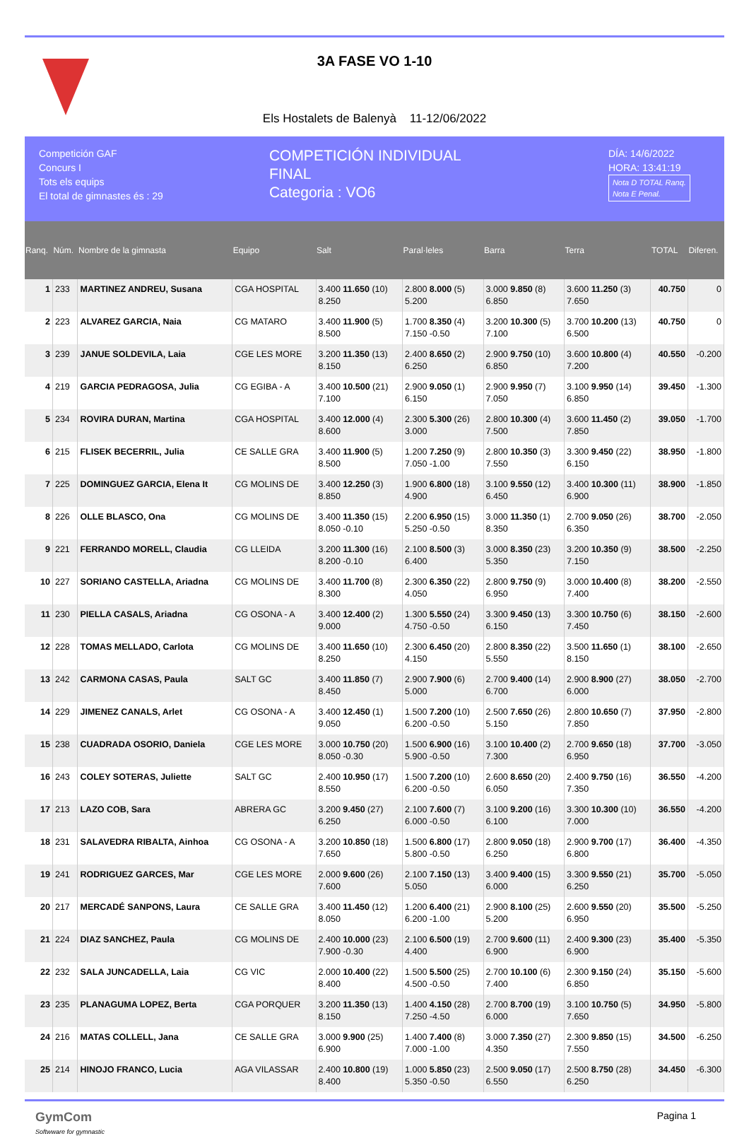3A FASE VO 1-10
Els Hostalets de Balenyà 11-12/06/2022
Competición GAF
Concurs I
Tots els equips
El total de gimnastes és : 29
COMPETICIÓN INDIVIDUAL
FINAL
Categoria : VO6
DÍA: 14/6/2022
HORA: 13:41:19
Nota D TOTAL Ranq.
Nota E Penal.
| Ranq. | Núm. | Nombre de la gimnasta | Equipo | Salt | Paral·leles | Barra | Terra | TOTAL | Diferen. |
| --- | --- | --- | --- | --- | --- | --- | --- | --- | --- |
| 1 | 233 | MARTINEZ ANDREU, Susana | CGA HOSPITAL | 3.400 11.650 (10) 8.250 | 2.800 8.000 (5) 5.200 | 3.000 9.850 (8) 6.850 | 3.600 11.250 (3) 7.650 | 40.750 | 0 |
| 2 | 223 | ALVAREZ GARCIA, Naia | CG MATARO | 3.400 11.900 (5) 8.500 | 1.700 8.350 (4) 7.150 -0.50 | 3.200 10.300 (5) 7.100 | 3.700 10.200 (13) 6.500 | 40.750 | 0 |
| 3 | 239 | JANUE SOLDEVILA, Laia | CGE LES MORE | 3.200 11.350 (13) 8.150 | 2.400 8.650 (2) 6.250 | 2.900 9.750 (10) 6.850 | 3.600 10.800 (4) 7.200 | 40.550 | -0.200 |
| 4 | 219 | GARCIA PEDRAGOSA, Julia | CG EGIBA - A | 3.400 10.500 (21) 7.100 | 2.900 9.050 (1) 6.150 | 2.900 9.950 (7) 7.050 | 3.100 9.950 (14) 6.850 | 39.450 | -1.300 |
| 5 | 234 | ROVIRA DURAN, Martina | CGA HOSPITAL | 3.400 12.000 (4) 8.600 | 2.300 5.300 (26) 3.000 | 2.800 10.300 (4) 7.500 | 3.600 11.450 (2) 7.850 | 39.050 | -1.700 |
| 6 | 215 | FLISEK BECERRIL, Julia | CE SALLE GRA | 3.400 11.900 (5) 8.500 | 1.200 7.250 (9) 7.050 -1.00 | 2.800 10.350 (3) 7.550 | 3.300 9.450 (22) 6.150 | 38.950 | -1.800 |
| 7 | 225 | DOMINGUEZ GARCIA, Elena It | CG MOLINS DE | 3.400 12.250 (3) 8.850 | 1.900 6.800 (18) 4.900 | 3.100 9.550 (12) 6.450 | 3.400 10.300 (11) 6.900 | 38.900 | -1.850 |
| 8 | 226 | OLLE BLASCO, Ona | CG MOLINS DE | 3.400 11.350 (15) 8.050 -0.10 | 2.200 6.950 (15) 5.250 -0.50 | 3.000 11.350 (1) 8.350 | 2.700 9.050 (26) 6.350 | 38.700 | -2.050 |
| 9 | 221 | FERRANDO MORELL, Claudia | CG LLEIDA | 3.200 11.300 (16) 8.200 -0.10 | 2.100 8.500 (3) 6.400 | 3.000 8.350 (23) 5.350 | 3.200 10.350 (9) 7.150 | 38.500 | -2.250 |
| 10 | 227 | SORIANO CASTELLA, Ariadna | CG MOLINS DE | 3.400 11.700 (8) 8.300 | 2.300 6.350 (22) 4.050 | 2.800 9.750 (9) 6.950 | 3.000 10.400 (8) 7.400 | 38.200 | -2.550 |
| 11 | 230 | PIELLA CASALS, Ariadna | CG OSONA - A | 3.400 12.400 (2) 9.000 | 1.300 5.550 (24) 4.750 -0.50 | 3.300 9.450 (13) 6.150 | 3.300 10.750 (6) 7.450 | 38.150 | -2.600 |
| 12 | 228 | TOMAS MELLADO, Carlota | CG MOLINS DE | 3.400 11.650 (10) 8.250 | 2.300 6.450 (20) 4.150 | 2.800 8.350 (22) 5.550 | 3.500 11.650 (1) 8.150 | 38.100 | -2.650 |
| 13 | 242 | CARMONA CASAS, Paula | SALT GC | 3.400 11.850 (7) 8.450 | 2.900 7.900 (6) 5.000 | 2.700 9.400 (14) 6.700 | 2.900 8.900 (27) 6.000 | 38.050 | -2.700 |
| 14 | 229 | JIMENEZ CANALS, Arlet | CG OSONA - A | 3.400 12.450 (1) 9.050 | 1.500 7.200 (10) 6.200 -0.50 | 2.500 7.650 (26) 5.150 | 2.800 10.650 (7) 7.850 | 37.950 | -2.800 |
| 15 | 238 | CUADRADA OSORIO, Daniela | CGE LES MORE | 3.000 10.750 (20) 8.050 -0.30 | 1.500 6.900 (16) 5.900 -0.50 | 3.100 10.400 (2) 7.300 | 2.700 9.650 (18) 6.950 | 37.700 | -3.050 |
| 16 | 243 | COLEY SOTERAS, Juliette | SALT GC | 2.400 10.950 (17) 8.550 | 1.500 7.200 (10) 6.200 -0.50 | 2.600 8.650 (20) 6.050 | 2.400 9.750 (16) 7.350 | 36.550 | -4.200 |
| 17 | 213 | LAZO COB, Sara | ABRERA GC | 3.200 9.450 (27) 6.250 | 2.100 7.600 (7) 6.000 -0.50 | 3.100 9.200 (16) 6.100 | 3.300 10.300 (10) 7.000 | 36.550 | -4.200 |
| 18 | 231 | SALAVEDRA RIBALTA, Ainhoa | CG OSONA - A | 3.200 10.850 (18) 7.650 | 1.500 6.800 (17) 5.800 -0.50 | 2.800 9.050 (18) 6.250 | 2.900 9.700 (17) 6.800 | 36.400 | -4.350 |
| 19 | 241 | RODRIGUEZ GARCES, Mar | CGE LES MORE | 2.000 9.600 (26) 7.600 | 2.100 7.150 (13) 5.050 | 3.400 9.400 (15) 6.000 | 3.300 9.550 (21) 6.250 | 35.700 | -5.050 |
| 20 | 217 | MERCADÉ SANPONS, Laura | CE SALLE GRA | 3.400 11.450 (12) 8.050 | 1.200 6.400 (21) 6.200 -1.00 | 2.900 8.100 (25) 5.200 | 2.600 9.550 (20) 6.950 | 35.500 | -5.250 |
| 21 | 224 | DIAZ SANCHEZ, Paula | CG MOLINS DE | 2.400 10.000 (23) 7.900 -0.30 | 2.100 6.500 (19) 4.400 | 2.700 9.600 (11) 6.900 | 2.400 9.300 (23) 6.900 | 35.400 | -5.350 |
| 22 | 232 | SALA JUNCADELLA, Laia | CG VIC | 2.000 10.400 (22) 8.400 | 1.500 5.500 (25) 4.500 -0.50 | 2.700 10.100 (6) 7.400 | 2.300 9.150 (24) 6.850 | 35.150 | -5.600 |
| 23 | 235 | PLANAGUMA LOPEZ, Berta | CGA PORQUER | 3.200 11.350 (13) 8.150 | 1.400 4.150 (28) 7.250 -4.50 | 2.700 8.700 (19) 6.000 | 3.100 10.750 (5) 7.650 | 34.950 | -5.800 |
| 24 | 216 | MATAS COLLELL, Jana | CE SALLE GRA | 3.000 9.900 (25) 6.900 | 1.400 7.400 (8) 7.000 -1.00 | 3.000 7.350 (27) 4.350 | 2.300 9.850 (15) 7.550 | 34.500 | -6.250 |
| 25 | 214 | HINOJO FRANCO, Lucia | AGA VILASSAR | 2.400 10.800 (19) 8.400 | 1.000 5.850 (23) 5.350 -0.50 | 2.500 9.050 (17) 6.550 | 2.500 8.750 (28) 6.250 | 34.450 | -6.300 |
GymCom
Softwware for gymnastic
Pagina 1